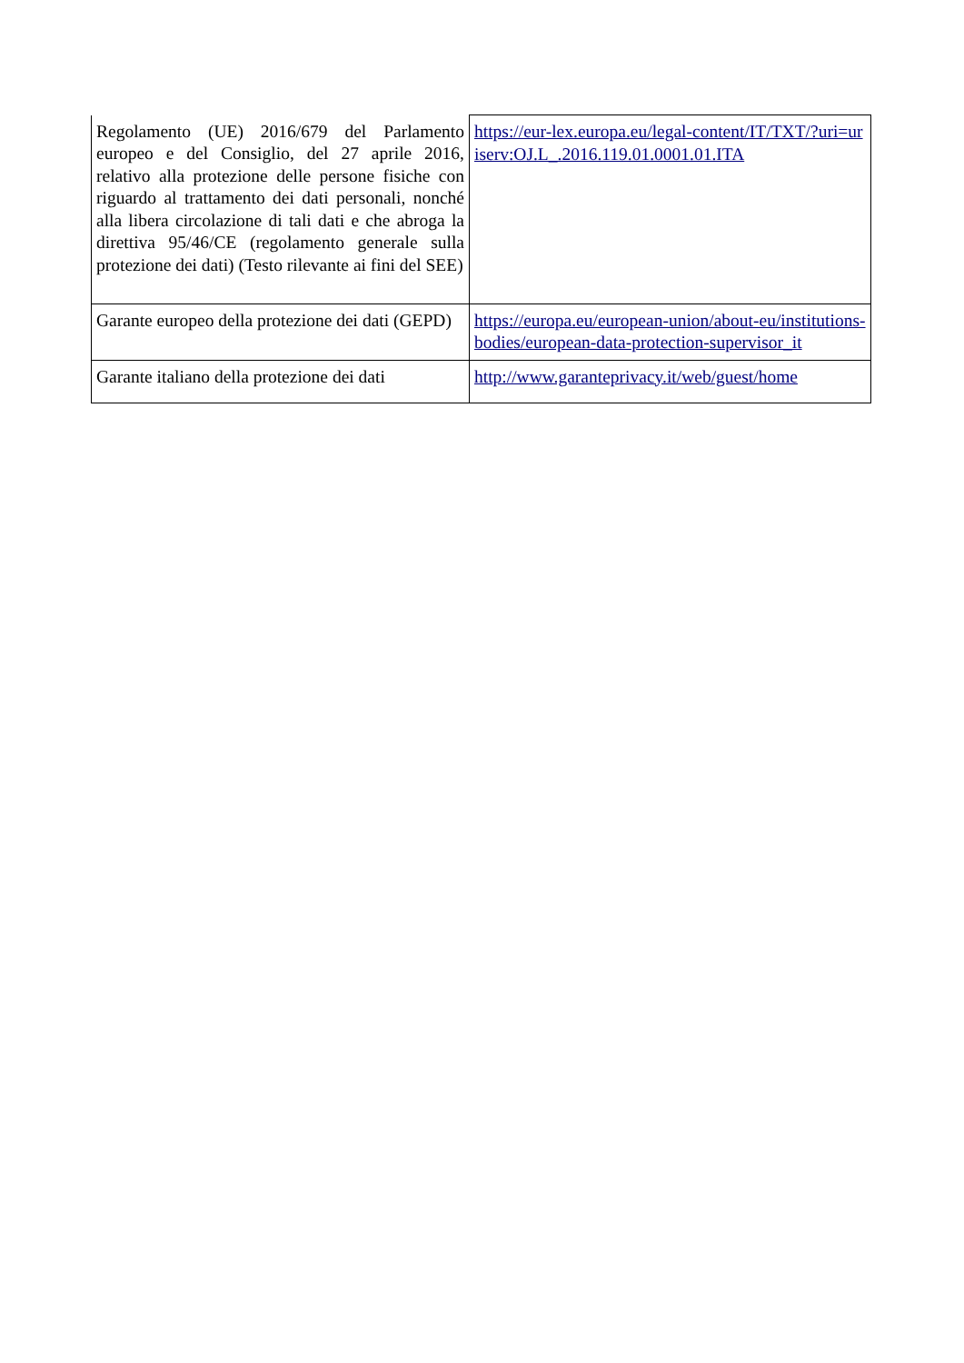| Regolamento (UE) 2016/679 del Parlamento europeo e del Consiglio, del 27 aprile 2016, relativo alla protezione delle persone fisiche con riguardo al trattamento dei dati personali, nonché alla libera circolazione di tali dati e che abroga la direttiva 95/46/CE (regolamento generale sulla protezione dei dati) (Testo rilevante ai fini del SEE) | https://eur-lex.europa.eu/legal-content/IT/TXT/?uri=uriserv:OJ.L_.2016.119.01.0001.01.ITA |
| Garante europeo della protezione dei dati (GEPD) | https://europa.eu/european-union/about-eu/institutions-bodies/european-data-protection-supervisor_it |
| Garante italiano della protezione dei dati | http://www.garanteprivacy.it/web/guest/home |